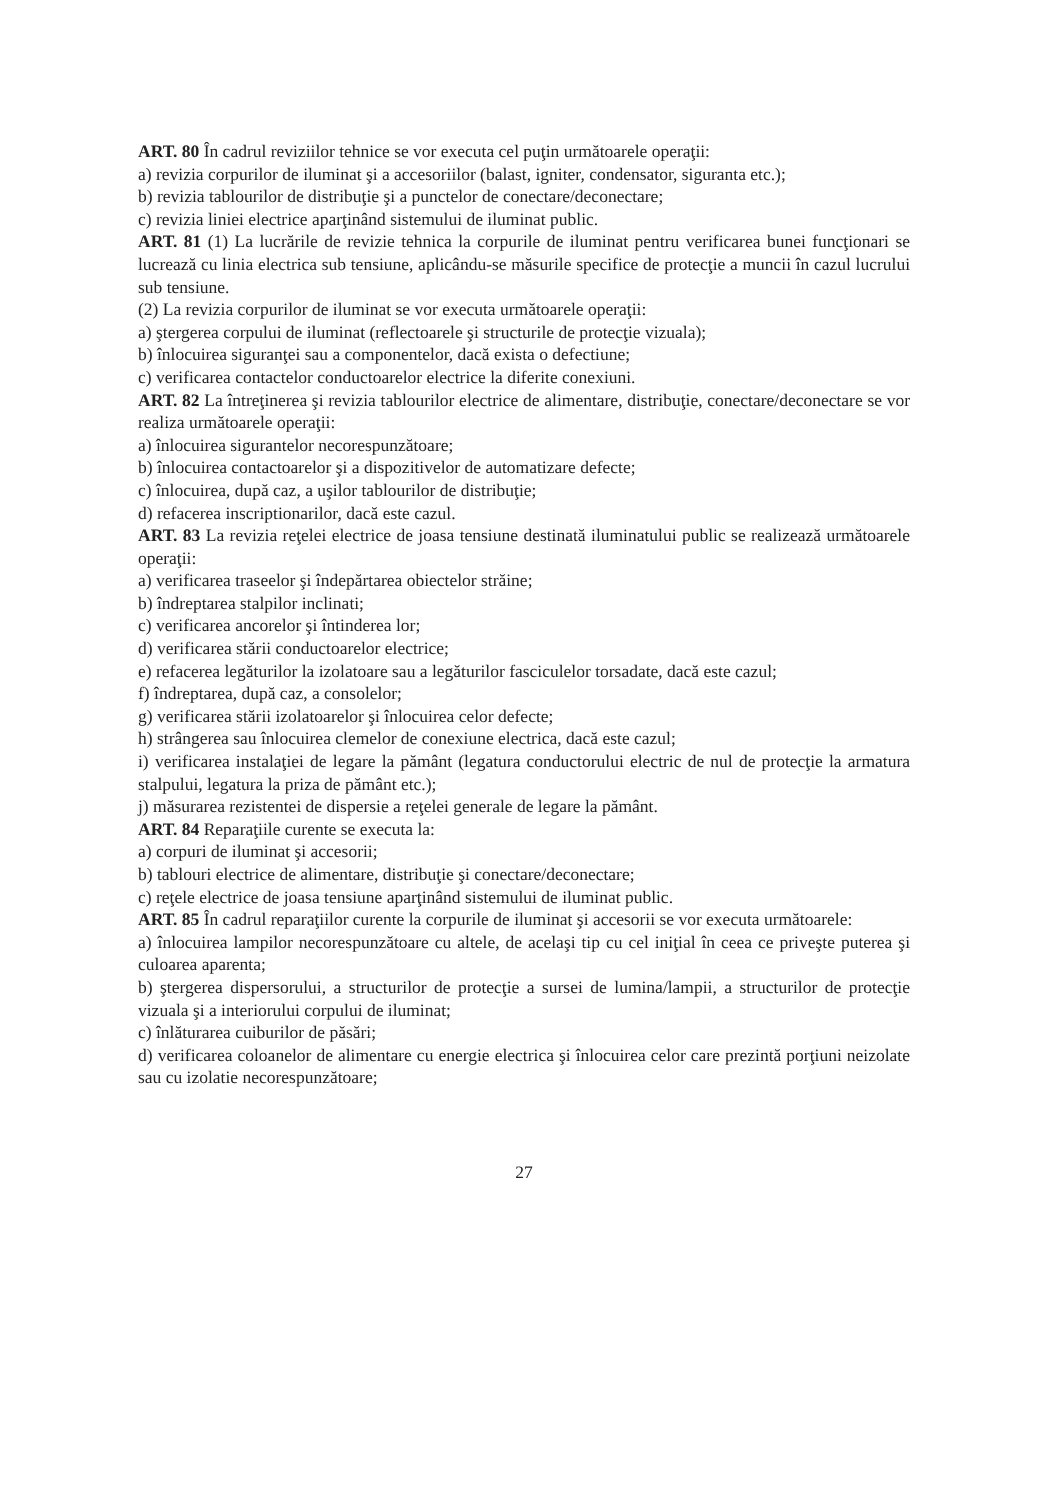ART. 80 În cadrul reviziilor tehnice se vor executa cel puţin următoarele operaţii:
a) revizia corpurilor de iluminat şi a accesoriilor (balast, igniter, condensator, siguranta etc.);
b) revizia tablourilor de distribuţie şi a punctelor de conectare/deconectare;
c) revizia liniei electrice aparţinând sistemului de iluminat public.
ART. 81 (1) La lucrările de revizie tehnica la corpurile de iluminat pentru verificarea bunei funcţionari se lucrează cu linia electrica sub tensiune, aplicându-se măsurile specifice de protecţie a muncii în cazul lucrului sub tensiune.
(2) La revizia corpurilor de iluminat se vor executa următoarele operaţii:
a) ştergerea corpului de iluminat (reflectoarele şi structurile de protecţie vizuala);
b) înlocuirea siguranţei sau a componentelor, dacă exista o defectiune;
c) verificarea contactelor conductoarelor electrice la diferite conexiuni.
ART. 82 La întreţinerea şi revizia tablourilor electrice de alimentare, distribuţie, conectare/deconectare se vor realiza următoarele operaţii:
a) înlocuirea sigurantelor necorespunzătoare;
b) înlocuirea contactoarelor şi a dispozitivelor de automatizare defecte;
c) înlocuirea, după caz, a uşilor tablourilor de distribuţie;
d) refacerea inscriptionarilor, dacă este cazul.
ART. 83 La revizia reţelei electrice de joasa tensiune destinată iluminatului public se realizează următoarele operaţii:
a) verificarea traseelor şi îndepărtarea obiectelor străine;
b) îndreptarea stalpilor inclinati;
c) verificarea ancorelor şi întinderea lor;
d) verificarea stării conductoarelor electrice;
e) refacerea legăturilor la izolatoare sau a legăturilor fasciculelor torsadate, dacă este cazul;
f) îndreptarea, după caz, a consolelor;
g) verificarea stării izolatoarelor şi înlocuirea celor defecte;
h) strângerea sau înlocuirea clemelor de conexiune electrica, dacă este cazul;
i) verificarea instalaţiei de legare la pământ (legatura conductorului electric de nul de protecţie la armatura stalpului, legatura la priza de pământ etc.);
j) măsurarea rezistentei de dispersie a reţelei generale de legare la pământ.
ART. 84 Reparaţiile curente se executa la:
a) corpuri de iluminat şi accesorii;
b) tablouri electrice de alimentare, distribuţie şi conectare/deconectare;
c) reţele electrice de joasa tensiune aparţinând sistemului de iluminat public.
ART. 85 În cadrul reparaţiilor curente la corpurile de iluminat şi accesorii se vor executa următoarele:
a) înlocuirea lampilor necorespunzătoare cu altele, de acelaşi tip cu cel iniţial în ceea ce priveşte puterea şi culoarea aparenta;
b) ştergerea dispersorului, a structurilor de protecţie a sursei de lumina/lampii, a structurilor de protecţie vizuala şi a interiorului corpului de iluminat;
c) înlăturarea cuiburilor de păsări;
d) verificarea coloanelor de alimentare cu energie electrica şi înlocuirea celor care prezintă porţiuni neizolate sau cu izolatie necorespunzătoare;
27